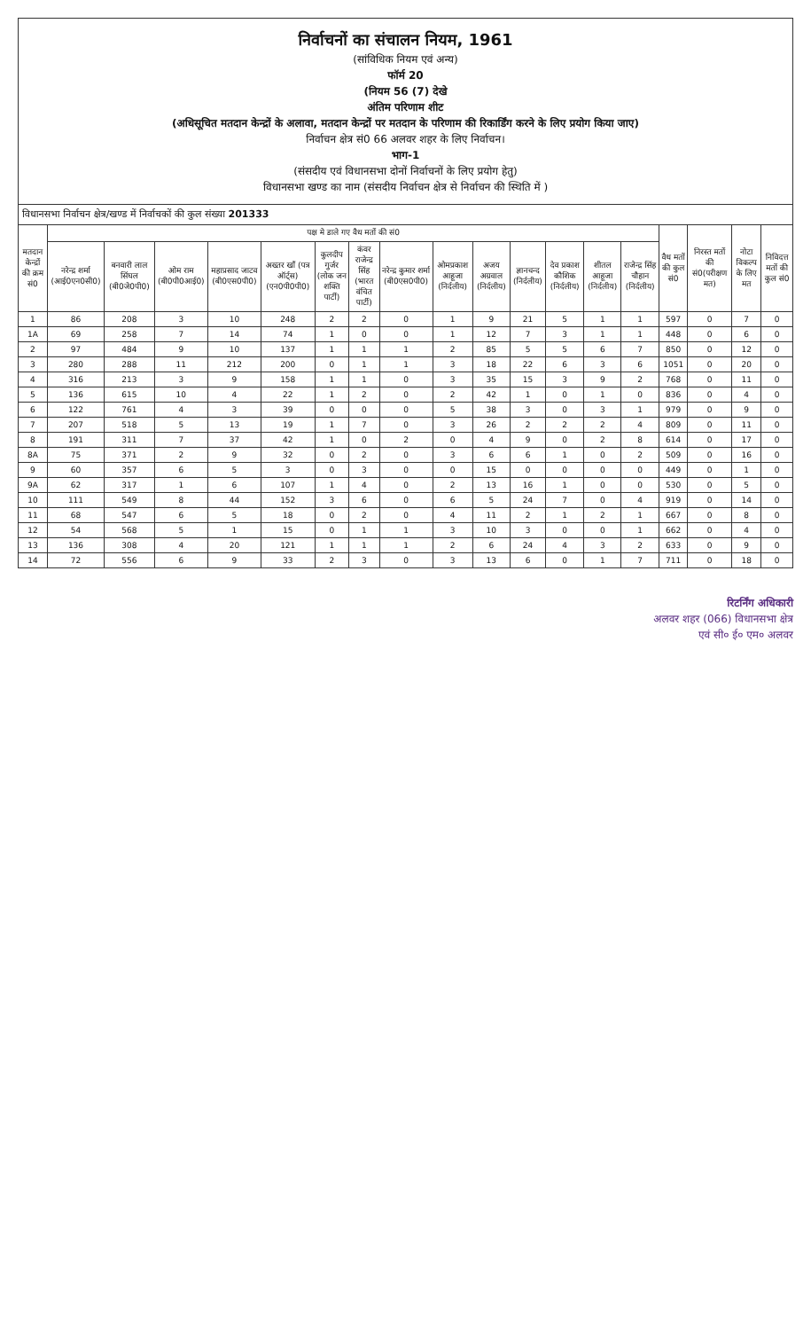निर्वाचनों का संचालन नियम, 1961
(सांविधिक नियम एवं अन्य)
फॉर्म 20
(नियम 56 (7) देखे
अंतिम परिणाम शीट
(अधिसूचित मतदान केन्द्रों के अलावा, मतदान केन्द्रों पर मतदान के परिणाम की रिकार्डिंग करने के लिए प्रयोग किया जाए)
निर्वाचन क्षेत्र सं0 66 अलवर शहर के लिए निर्वाचन।
भाग-1
(संसदीय एवं विधानसभा दोनों निर्वाचनों के लिए प्रयोग हेतु)
विधानसभा खण्ड का नाम (संसदीय निर्वाचन क्षेत्र से निर्वाचन की स्थिति में )
विधानसभा निर्वाचन क्षेत्र/खण्ड में निर्वाचकों की कुल संख्या 201333
| मतदान केन्द्रों की क्रम सं0 | पक्ष मे डाले गए वैध मतों की सं0 | | | | | | | | | | | | | | वैध मतों की कुल सं0 | निरस्त मतों की सं0(परीक्षण मत) | नोटा विकल्प के लिए मत | निविदत्त मतों की कुल सं0 |
| --- | --- | --- | --- | --- | --- | --- | --- | --- | --- | --- | --- | --- | --- | --- | --- | --- | --- | --- |
| | नरेन्द्र शर्मा (आई0एन0सी0) | बनवारी लाल सिंघल (बी0जे0पी0) | ओम राम (बी0पी0आई0) | महाप्रसाद जाटव (बी0एस0पी0) | अख्तर खाँ (पत्र ऑर्ट्स) (एन0पी0पी0) | कुलदीप गुर्जर (लोक जन शक्ति पार्टी) | कंवर राजेन्द्र सिंह (भारत वंचित पार्टी) | नरेन्द्र कुमार शर्मा (बी0एस0पी0) | ओमप्रकाश आहूजा (निर्दलीय) | अजय अग्रवाल (निर्दलीय) | ज्ञानचन्द (निर्दलीय) | देव प्रकाश कौशिक (निर्दलीय) | शीतल आहूजा (निर्दलीय) | राजेन्द्र सिंह चौहान (निर्दलीय) | | | | |
| 1 | 86 | 208 | 3 | 10 | 248 | 2 | 2 | 0 | 1 | 9 | 21 | 5 | 1 | 1 | 597 | 0 | 7 | 0 |
| 1A | 69 | 258 | 7 | 14 | 74 | 1 | 0 | 0 | 1 | 12 | 7 | 3 | 1 | 1 | 448 | 0 | 6 | 0 |
| 2 | 97 | 484 | 9 | 10 | 137 | 1 | 1 | 1 | 2 | 85 | 5 | 5 | 6 | 7 | 850 | 0 | 12 | 0 |
| 3 | 280 | 288 | 11 | 212 | 200 | 0 | 1 | 1 | 3 | 18 | 22 | 6 | 3 | 6 | 1051 | 0 | 20 | 0 |
| 4 | 316 | 213 | 3 | 9 | 158 | 1 | 1 | 0 | 3 | 35 | 15 | 3 | 9 | 2 | 768 | 0 | 11 | 0 |
| 5 | 136 | 615 | 10 | 4 | 22 | 1 | 2 | 0 | 2 | 42 | 1 | 0 | 1 | 0 | 836 | 0 | 4 | 0 |
| 6 | 122 | 761 | 4 | 3 | 39 | 0 | 0 | 0 | 5 | 38 | 3 | 0 | 3 | 1 | 979 | 0 | 9 | 0 |
| 7 | 207 | 518 | 5 | 13 | 19 | 1 | 7 | 0 | 3 | 26 | 2 | 2 | 2 | 4 | 809 | 0 | 11 | 0 |
| 8 | 191 | 311 | 7 | 37 | 42 | 1 | 0 | 2 | 0 | 4 | 9 | 0 | 2 | 8 | 614 | 0 | 17 | 0 |
| 8A | 75 | 371 | 2 | 9 | 32 | 0 | 2 | 0 | 3 | 6 | 6 | 1 | 0 | 2 | 509 | 0 | 16 | 0 |
| 9 | 60 | 357 | 6 | 5 | 3 | 0 | 3 | 0 | 0 | 15 | 0 | 0 | 0 | 0 | 449 | 0 | 1 | 0 |
| 9A | 62 | 317 | 1 | 6 | 107 | 1 | 4 | 0 | 2 | 13 | 16 | 1 | 0 | 0 | 530 | 0 | 5 | 0 |
| 10 | 111 | 549 | 8 | 44 | 152 | 3 | 6 | 0 | 6 | 5 | 24 | 7 | 0 | 4 | 919 | 0 | 14 | 0 |
| 11 | 68 | 547 | 6 | 5 | 18 | 0 | 2 | 0 | 4 | 11 | 2 | 1 | 2 | 1 | 667 | 0 | 8 | 0 |
| 12 | 54 | 568 | 5 | 1 | 15 | 0 | 1 | 1 | 3 | 10 | 3 | 0 | 0 | 1 | 662 | 0 | 4 | 0 |
| 13 | 136 | 308 | 4 | 20 | 121 | 1 | 1 | 1 | 2 | 6 | 24 | 4 | 3 | 2 | 633 | 0 | 9 | 0 |
| 14 | 72 | 556 | 6 | 9 | 33 | 2 | 3 | 0 | 3 | 13 | 6 | 0 | 1 | 7 | 711 | 0 | 18 | 0 |
रिटर्निंग अधिकारी
अलवर शहर (066) विधानसभा क्षेत्र
एवं सी० ई० एम० अलवर